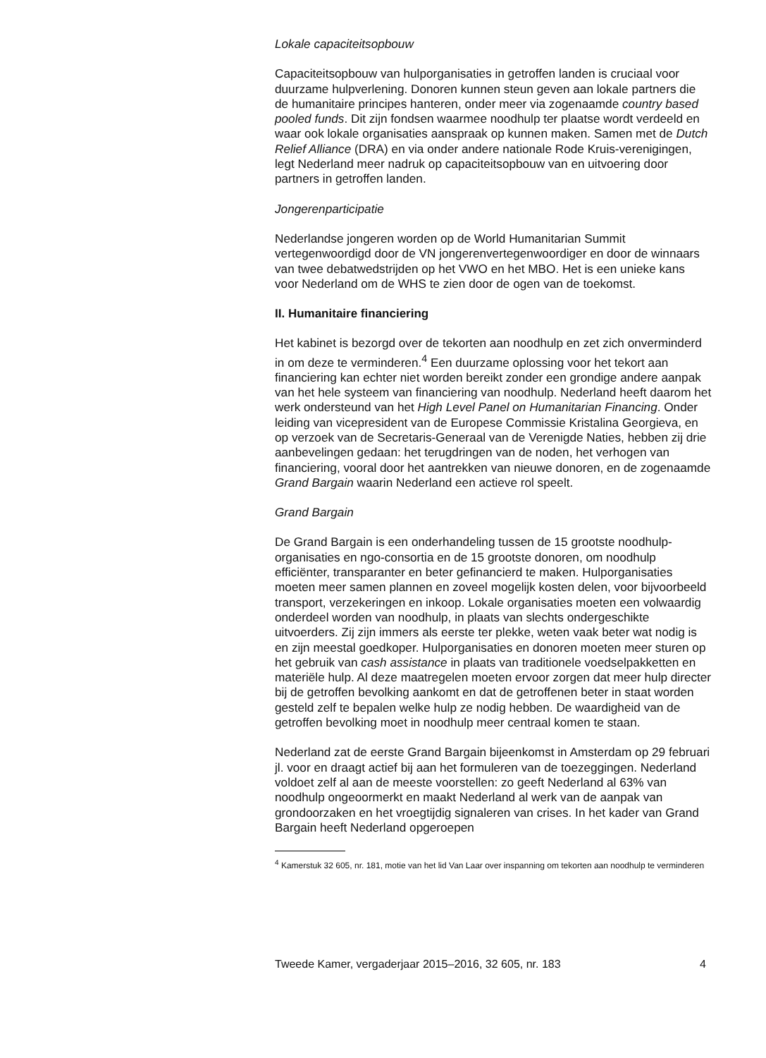Lokale capaciteitsopbouw
Capaciteitsopbouw van hulporganisaties in getroffen landen is cruciaal voor duurzame hulpverlening. Donoren kunnen steun geven aan lokale partners die de humanitaire principes hanteren, onder meer via zogenaamde country based pooled funds. Dit zijn fondsen waarmee noodhulp ter plaatse wordt verdeeld en waar ook lokale organisaties aanspraak op kunnen maken. Samen met de Dutch Relief Alliance (DRA) en via onder andere nationale Rode Kruis-verenigingen, legt Nederland meer nadruk op capaciteitsopbouw van en uitvoering door partners in getroffen landen.
Jongerenparticipatie
Nederlandse jongeren worden op de World Humanitarian Summit vertegenwoordigd door de VN jongerenvertegenwoordiger en door de winnaars van twee debatwedstrijden op het VWO en het MBO. Het is een unieke kans voor Nederland om de WHS te zien door de ogen van de toekomst.
II. Humanitaire financiering
Het kabinet is bezorgd over de tekorten aan noodhulp en zet zich onverminderd in om deze te verminderen.<sup>4</sup> Een duurzame oplossing voor het tekort aan financiering kan echter niet worden bereikt zonder een grondige andere aanpak van het hele systeem van financiering van noodhulp. Nederland heeft daarom het werk ondersteund van het High Level Panel on Humanitarian Financing. Onder leiding van vicepresident van de Europese Commissie Kristalina Georgieva, en op verzoek van de Secretaris-Generaal van de Verenigde Naties, hebben zij drie aanbevelingen gedaan: het terugdringen van de noden, het verhogen van financiering, vooral door het aantrekken van nieuwe donoren, en de zogenaamde Grand Bargain waarin Nederland een actieve rol speelt.
Grand Bargain
De Grand Bargain is een onderhandeling tussen de 15 grootste noodhulp-organisaties en ngo-consortia en de 15 grootste donoren, om noodhulp efficiënter, transparanter en beter gefinancierd te maken. Hulporganisaties moeten meer samen plannen en zoveel mogelijk kosten delen, voor bijvoorbeeld transport, verzekeringen en inkoop. Lokale organisaties moeten een volwaardig onderdeel worden van noodhulp, in plaats van slechts ondergeschikte uitvoerders. Zij zijn immers als eerste ter plekke, weten vaak beter wat nodig is en zijn meestal goedkoper. Hulporganisaties en donoren moeten meer sturen op het gebruik van cash assistance in plaats van traditionele voedselpakketten en materiële hulp. Al deze maatregelen moeten ervoor zorgen dat meer hulp directer bij de getroffen bevolking aankomt en dat de getroffenen beter in staat worden gesteld zelf te bepalen welke hulp ze nodig hebben. De waardigheid van de getroffen bevolking moet in noodhulp meer centraal komen te staan.
Nederland zat de eerste Grand Bargain bijeenkomst in Amsterdam op 29 februari jl. voor en draagt actief bij aan het formuleren van de toezeggingen. Nederland voldoet zelf al aan de meeste voorstellen: zo geeft Nederland al 63% van noodhulp ongeoormerkt en maakt Nederland al werk van de aanpak van grondoorzaken en het vroegtijdig signaleren van crises. In het kader van Grand Bargain heeft Nederland opgeroepen
<sup>4</sup> Kamerstuk 32 605, nr. 181, motie van het lid Van Laar over inspanning om tekorten aan noodhulp te verminderen
Tweede Kamer, vergaderjaar 2015–2016, 32 605, nr. 183 4